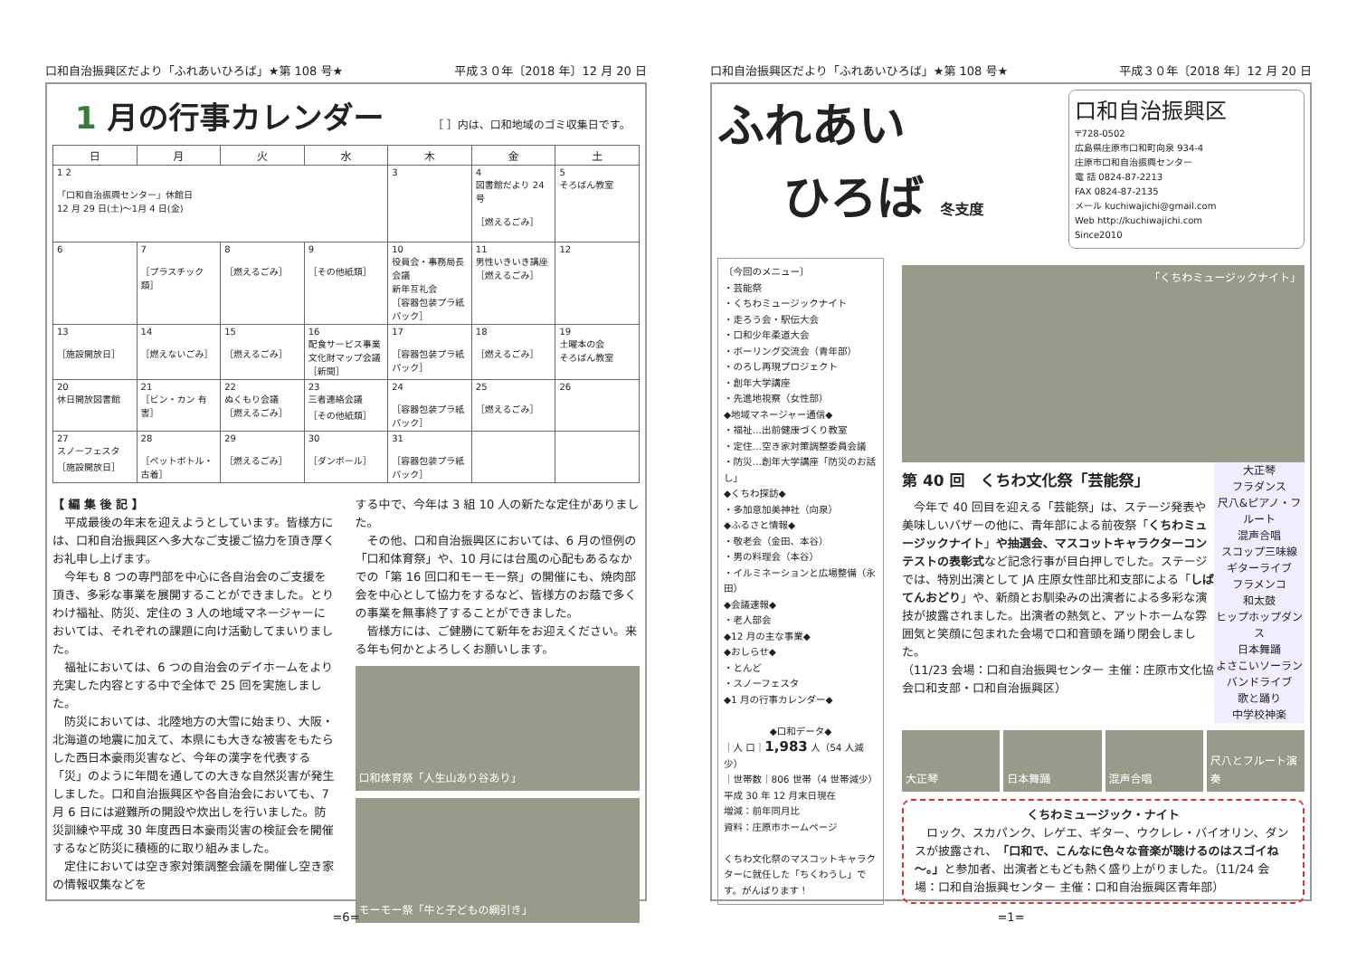口和自治振興区だより「ふれあいひろば」★第 108 号★ 平成３０年〔2018 年〕12 月 20 日
1 月の行事カレンダー
［ ］内は、口和地域のゴミ収集日です。
| 日 | 月 | 火 | 水 | 木 | 金 | 土 |
| --- | --- | --- | --- | --- | --- | --- |
| 1 2 「口和自治振興センター」休館日 12 月 29 日(土)～1月 4 日(金) | | | | 3 | 4 図書館だより 24 号 ［燃えるごみ］ | 5 そろばん教室 |
| 6 | 7 ［プラスチック類］ | 8 ［燃えるごみ］ | 9 ［その他紙類］ | 10 役員会・事務局長会議 新年互礼会 ［容器包装プラ紙パック］ | 11 男性いきいき講座 ［燃えるごみ］ | 12 |
| 13 ［施設開放日］ | 14 ［燃えないごみ］ | 15 ［燃えるごみ］ | 16 配食サービス事業 文化財マップ会議 ［新聞］ | 17 ［容器包装プラ紙パック］ | 18 ［燃えるごみ］ | 19 土曜本の会 そろばん教室 |
| 20 休日開放図書館 | 21 ［ビン・カン 有害］ | 22 ぬくもり会議 ［燃えるごみ］ | 23 三者連絡会議 ［その他紙類］ | 24 ［容器包装プラ紙パック］ | 25 ［燃えるごみ］ | 26 |
| 27 スノーフェスタ ［施設開放日］ | 28 ［ペットボトル・古着］ | 29 ［燃えるごみ］ | 30 ［ダンボール］ | 31 ［容器包装プラ紙パック］ | | |
【 編 集 後 記 】
　平成最後の年末を迎えようとしています。皆様方には、口和自治振興区へ多大なご支援ご協力を頂き厚くお礼申し上げます。
　今年も 8 つの専門部を中心に各自治会のご支援を頂き、多彩な事業を展開することができました。とりわけ福祉、防災、定住の 3 人の地域マネージャーにおいては、それぞれの課題に向け活動してまいりました。
　福祉においては、6 つの自治会のデイホームをより充実した内容とする中で全体で 25 回を実施しました。
　防災においては、北陸地方の大雪に始まり、大阪・北海道の地震に加えて、本県にも大きな被害をもたらした西日本豪雨災害など、今年の漢字を代表する「災」のように年間を通しての大きな自然災害が発生しました。口和自治振興区や各自治会においても、7 月 6 日には避難所の開設や炊出しを行いました。防災訓練や平成 30 年度西日本豪雨災害の検証会を開催するなど防災に積極的に取り組みました。
　定住においては空き家対策調整会議を開催し空き家の情報収集などを
する中で、今年は 3 組 10 人の新たな定住がありました。
　その他、口和自治振興区においては、6 月の恒例の「口和体育祭」や、10 月には台風の心配もあるなかでの「第 16 回口和モーモー祭」の開催にも、焼肉部会を中心として協力をするなど、皆様方のお蔭で多くの事業を無事終了することができました。
　皆様方には、ご健勝にて新年をお迎えください。来る年も何かとよろしくお願いします。
口和体育祭「人生山あり谷あり」
モーモー祭「牛と子どもの綱引き」
=6=
口和自治振興区だより「ふれあいひろば」★第 108 号★ 平成３０年〔2018 年〕12 月 20 日
ふれあい
ひろば 冬支度
口和自治振興区
〒728-0502
広島県庄原市口和町向泉 934-4
庄原市口和自治振興センター
電 話 0824-87-2213
FAX 0824-87-2135
メール kuchiwajichi@gmail.com
Web http://kuchiwajichi.com
Since2010
〔今回のメニュー〕
・芸能祭
・くちわミュージックナイト
・走ろう会・駅伝大会
・口和少年柔道大会
・ボーリング交流会（青年部）
・のろし再現プロジェクト
・創年大学講座
・先進地視察（女性部）
◆地域マネージャー通信◆
・福祉…出前健康づくり教室
・定住…空き家対策調整委員会議
・防災…創年大学講座「防災のお話し」
◆くちわ探訪◆
・多加意加美神社（向泉）
◆ふるさと情報◆
・敬老会（金田、本谷）
・男の料理会（本谷）
・イルミネーションと広場整備（永田）
◆会議速報◆
・老人部会
◆12 月の主な事業◆
◆おしらせ◆
・とんど
・スノーフェスタ
◆1 月の行事カレンダー◆
◆口和データ◆｜人 口｜1,983 人（54 人減少）
｜世帯数｜806 世帯（4 世帯減少）
平成 30 年 12 月末日現在
増減：前年同月比
資料：庄原市ホームページ
くちわ文化祭のマスコットキャラクターに就任した「ちくわうし」です。がんばります！
「くちわミュージックナイト」
第 40 回　くちわ文化祭「芸能祭」
　今年で 40 回目を迎える「芸能祭」は、ステージ発表や美味しいバザーの他に、青年部による前夜祭「くちわミュージックナイト」や抽選会、マスコットキャラクターコンテストの表彰式など記念行事が目白押しでした。ステージでは、特別出演として JA 庄原女性部比和支部による「しばてんおどり」や、新顔とお馴染みの出演者による多彩な演技が披露されました。出演者の熱気と、アットホームな雰囲気と笑顔に包まれた会場で口和音頭を踊り閉会しました。
（11/23 会場：口和自治振興センター 主催：庄原市文化協会口和支部・口和自治振興区）
大正琴
フラダンス
尺八&ピアノ・フルート
混声合唱
スコップ三味線
ギターライブ
フラメンコ
和太鼓
ヒップホップダンス
日本舞踊
よさこいソーラン
バンドライブ
歌と踊り
中学校神楽
大正琴 日本舞踊 混声合唱 尺八とフルート演奏
くちわミュージック・ナイト　ロック、スカパンク、レゲエ、ギター、ウクレレ・バイオリン、ダンスが披露され、「口和で、こんなに色々な音楽が聴けるのはスゴイね～。」と参加者、出演者ともども熱く盛り上がりました。（11/24 会場：口和自治振興センター 主催：口和自治振興区青年部）
=1=